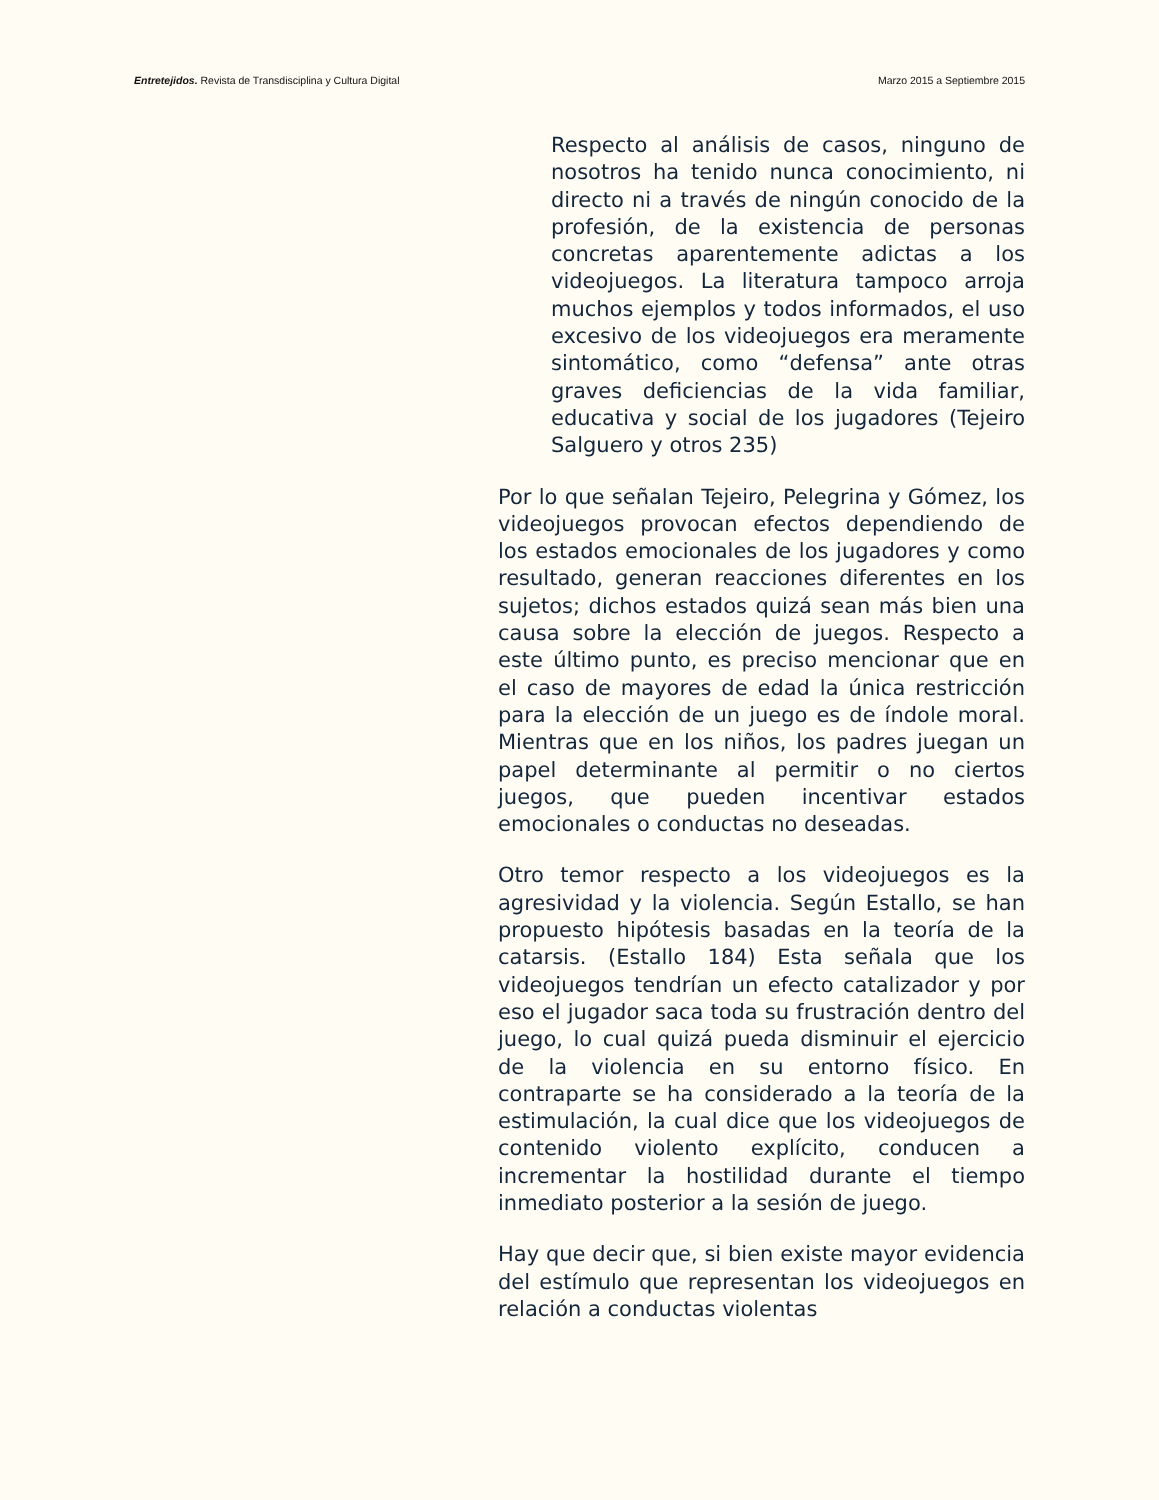Entretejidos. Revista de Transdisciplina y Cultura Digital Marzo 2015 a Septiembre 2015
Respecto al análisis de casos, ninguno de nosotros ha tenido nunca conocimiento, ni directo ni a través de ningún conocido de la profesión, de la existencia de personas concretas aparentemente adictas a los videojuegos. La literatura tampoco arroja muchos ejemplos y todos informados, el uso excesivo de los videojuegos era meramente sintomático, como “defensa” ante otras graves deficiencias de la vida familiar, educativa y social de los jugadores (Tejeiro Salguero y otros 235)
Por lo que señalan Tejeiro, Pelegrina y Gómez, los videojuegos provocan efectos dependiendo de los estados emocionales de los jugadores y como resultado, generan reacciones diferentes en los sujetos; dichos estados quizá sean más bien una causa sobre la elección de juegos. Respecto a este último punto, es preciso mencionar que en el caso de mayores de edad la única restricción para la elección de un juego es de índole moral. Mientras que en los niños, los padres juegan un papel determinante al permitir o no ciertos juegos, que pueden incentivar estados emocionales o conductas no deseadas.
Otro temor respecto a los videojuegos es la agresividad y la violencia. Según Estallo, se han propuesto hipótesis basadas en la teoría de la catarsis. (Estallo 184) Esta señala que los videojuegos tendrían un efecto catalizador y por eso el jugador saca toda su frustración dentro del juego, lo cual quizá pueda disminuir el ejercicio de la violencia en su entorno físico. En contraparte se ha considerado a la teoría de la estimulación, la cual dice que los videojuegos de contenido violento explícito, conducen a incrementar la hostilidad durante el tiempo inmediato posterior a la sesión de juego.
Hay que decir que, si bien existe mayor evidencia del estímulo que representan los videojuegos en relación a conductas violentas